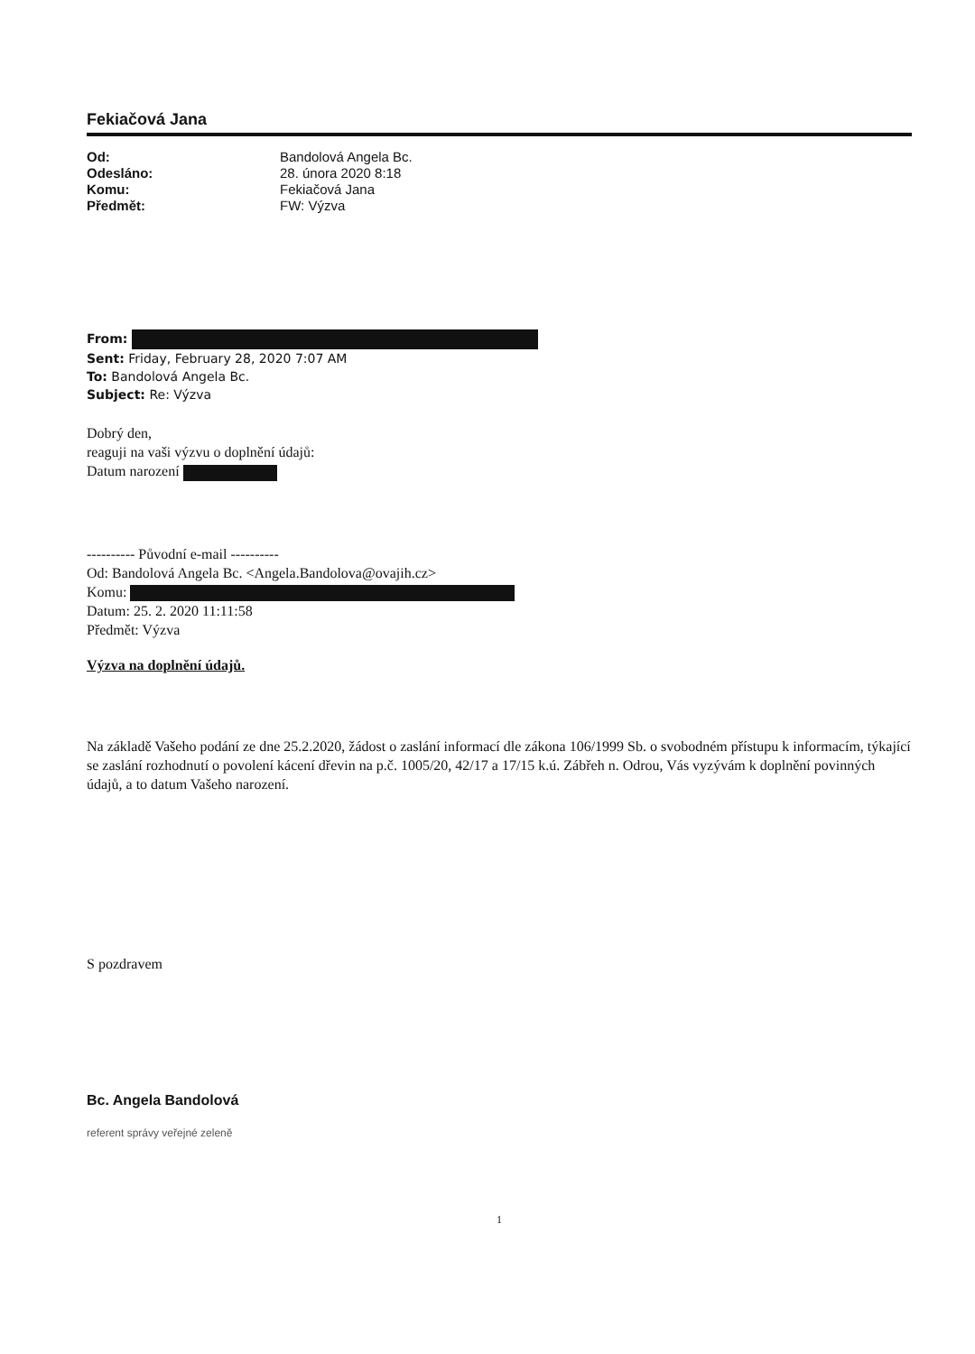Fekiačová Jana
Od: Bandolová Angela Bc. Odesláno: 28. února 2020 8:18 Komu: Fekiačová Jana Předmět: FW: Výzva
From:
Sent: Friday, February 28, 2020 7:07 AM
To: Bandolová Angela Bc.
Subject: Re: Výzva
Dobrý den,
reaguji na vaši výzvu o doplnění údajů:
Datum narození
---------- Původní e-mail ----------
Od: Bandolová Angela Bc. <Angela.Bandolova@ovajih.cz>
Komu:
Datum: 25. 2. 2020 11:11:58
Předmět: Výzva
Výzva na doplnění údajů.
Na základě Vašeho podání ze dne 25.2.2020, žádost o zaslání informací dle zákona 106/1999 Sb. o svobodném přístupu k informacím, týkající se zaslání rozhodnutí o povolení kácení dřevin na p.č. 1005/20, 42/17 a 17/15 k.ú. Zábřeh n. Odrou, Vás vyzývám k doplnění povinných údajů, a to datum Vašeho narození.
S pozdravem
Bc. Angela Bandolová
referent správy veřejné zeleně
1